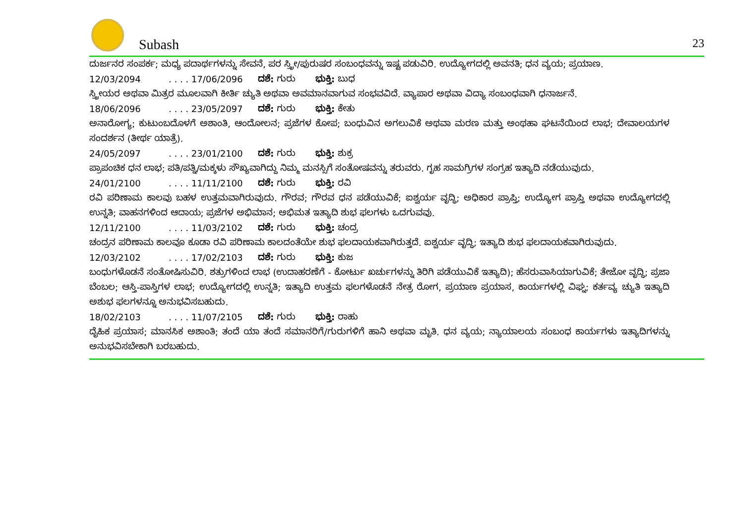Subash 23
ದುರ್ಜನರ ಸಂಪರ್ಕ; ಮಧ್ಯ ಪದಾರ್ಥಗಳನ್ನು ಸೇವನೆ, ಪರ ಸ್ತ್ರೀ/ಪುರುಷರ ಸಂಬಂಧವನ್ನು ಇಷ್ಟ ಪಡುವಿರಿ. ಉದ್ಯೋಗದಲ್ಲಿ ಅವನತಿ; ಧನ ವ್ಯಯ; ಪ್ರಯಾಣ.
12/03/2094. . . . 17/06/2096 ದಶೆ: ಗುರು ಭುಕ್ತಿ: ಬುಧ
ಸ್ತ್ರೀಯರ ಅಥವಾ ಮಿತ್ರರ ಮೂಲವಾಗಿ ಕೀರ್ತಿ ಚ್ಯುತಿ ಅಥವಾ ಅವಮಾನವಾಗುವ ಸಂಭವವಿದೆ. ವ್ಯಾಪಾರ ಅಥವಾ ವಿದ್ಯಾ ಸಂಬಂಧವಾಗಿ ಧನಾರ್ಜನೆ.
18/06/2096. . . . 23/05/2097 ದಶೆ: ಗುರು ಭುಕ್ತಿ: ಕೇತು
ಅನಾರೋಗ್ಯ; ಕುಟುಂಬದೊಳಗೆ ಅಶಾಂತಿ, ಆಂದೋಲನ; ಪ್ರಜೆಗಳ ಕೋಪ; ಬಂಧುವಿನ ಅಗಲುವಿಕೆ ಅಥವಾ ಮರಣ ಮತ್ತು ಅಂಥಹಾ ಘಟನೆಯಿಂದ ಲಾಭ; ದೇವಾಲಯಗಳ ಸಂದರ್ಶನ (ತೀರ್ಥ ಯಾತ್ರೆ).
24/05/2097. . . . 23/01/2100 ದಶೆ: ಗುರು ಭುಕ್ತಿ: ಶುಕ್ರ
ಪ್ರಾಪಂಚಿಕ ಧನ ಲಾಭ; ಪತಿ/ಪತ್ನಿ/ಮಕ್ಕಳು ಸೌಖ್ಯವಾಗಿದ್ದು ನಿಮ್ಮ ಮನಸ್ಸಿಗೆ ಸಂತೋಷವನ್ನು ತರುವರು. ಗೃಹ ಸಾಮಗ್ರಿಗಳ ಸಂಗ್ರಹ ಇತ್ಯಾದಿ ನಡೆಯುವುದು.
24/01/2100. . . . 11/11/2100 ದಶೆ: ಗುರು ಭುಕ್ತಿ: ರವಿ
ರವಿ ಪರಿಣಾಮ ಕಾಲವು ಬಹಳ ಉತ್ತಮವಾಗಿರುವುದು. ಗೌರವ; ಗೌರವ ಧನ ಪಡೆಯುವಿಕೆ; ಐಶ್ವರ್ಯ ವೃದ್ಧಿ; ಅಧಿಕಾರ ಪ್ರಾಪ್ತಿ; ಉದ್ಯೋಗ ಪ್ರಾಪ್ತಿ ಅಥವಾ ಉದ್ಯೋಗದಲ್ಲಿ ಉನ್ನತಿ; ವಾಹನಗಳಿಂದ ಆದಾಯ; ಪ್ರಜೆಗಳ ಅಭಿಮಾನ; ಅಭಿಮತ ಇತ್ಯಾದಿ ಶುಭ ಫಲಗಳು ಒದಗುವವು.
12/11/2100. . . . 11/03/2102 ದಶೆ: ಗುರು ಭುಕ್ತಿ: ಚಂದ್ರ
ಚಂದ್ರನ ಪರಿಣಾಮ ಕಾಲವೂ ಕೂಡಾ ರವಿ ಪರಿಣಾಮ ಕಾಲದಂತೆಯೇ ಶುಭ ಫಲದಾಯಕವಾಗಿರುತ್ತದೆ. ಐಶ್ವರ್ಯ ವೃದ್ಧಿ; ಇತ್ಯಾದಿ ಶುಭ ಫಲದಾಯಕವಾಗಿರುವುದು.
12/03/2102. . . . 17/02/2103 ದಶೆ: ಗುರು ಭುಕ್ತಿ: ಕುಜ
ಬಂಧುಗಳೊಡನೆ ಸಂತೋಷಿಸುವಿರಿ. ಶತ್ರುಗಳಿಂದ ಲಾಭ (ಉದಾಹರಣೆಗೆ - ಕೋರ್ಟು ಖರ್ಚುಗಳನ್ನು ತಿರಿಗಿ ಪಡೆಯುವಿಕೆ ಇತ್ಯಾದಿ); ಹೆಸರುವಾಸಿಯಾಗುವಿಕೆ; ತೇಜೋ ವೃದ್ಧಿ; ಪ್ರಜಾ ಬೆಂಬಲ; ಆಸ್ತಿ-ಪಾಸ್ತಿಗಳ ಲಾಭ; ಉದ್ಯೋಗದಲ್ಲಿ ಉನ್ನತಿ; ಇತ್ಯಾದಿ ಉತ್ತಮ ಫಲಗಳೊಡನೆ ನೇತ್ರ ರೋಗ, ಪ್ರಯಾಣ ಪ್ರಯಾಸ, ಕಾರ್ಯಗಳಲ್ಲಿ ವಿಘ್ನ; ಕರ್ತವ್ಯ ಚ್ಯುತಿ ಇತ್ಯಾದಿ ಅಶುಭ ಫಲಗಳನ್ನೂ ಅನುಭವಿಸಬಹುದು.
18/02/2103. . . . 11/07/2105 ದಶೆ: ಗುರು ಭುಕ್ತಿ: ರಾಹು
ದೈಹಿಕ ಪ್ರಯಾಸ; ಮಾನಸಿಕ ಅಶಾಂತಿ; ತಂದೆ ಯಾ ತಂದೆ ಸಮಾನರಿಗೆ/ಗುರುಗಳಿಗೆ ಹಾನಿ ಅಥವಾ ಮೃತಿ. ಧನ ವ್ಯಯ; ನ್ಯಾಯಾಲಯ ಸಂಬಂಧ ಕಾರ್ಯಗಳು ಇತ್ಯಾದಿಗಳನ್ನು ಅನುಭವಿಸಬೇಕಾಗಿ ಬರಬಹುದು.